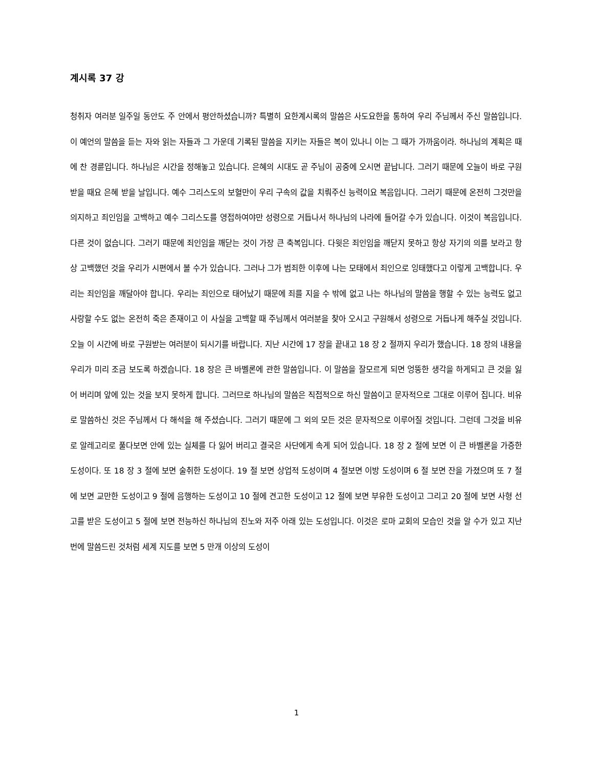계시록 37 강
청취자 여러분 일주일 동안도 주 안에서 평안하셨습니까? 특별히 요한계시록의 말씀은 사도요한을 통하여 우리 주님께서 주신 말씀입니다. 이 예언의 말씀을 듣는 자와 읽는 자들과 그 가운데 기록된 말씀을 지키는 자들은 복이 있나니 이는 그 때가 가까움이라. 하나님의 계획은 때에 찬 경륜입니다. 하나님은 시간을 정해놓고 있습니다. 은혜의 시대도 곧 주님이 공중에 오시면 끝납니다. 그러기 때문에 오늘이 바로 구원 받을 때요 은혜 받을 날입니다. 예수 그리스도의 보혈만이 우리 구속의 값을 치뤄주신 능력이요 복음입니다. 그러기 때문에 온전히 그것만을 의지하고 죄인임을 고백하고 예수 그리스도를 영접하여야만 성령으로 거듭나서 하나님의 나라에 들어갈 수가 있습니다. 이것이 복음입니다. 다른 것이 없습니다. 그러기 때문에 죄인임을 깨닫는 것이 가장 큰 축복입니다. 다윗은 죄인임을 깨닫지 못하고 항상 자기의 의를 보라고 항상 고백했던 것을 우리가 시편에서 볼 수가 있습니다. 그러나 그가 범죄한 이후에 나는 모태에서 죄인으로 잉태했다고 이렇게 고백합니다. 우리는 죄인임을 깨달아야 합니다. 우리는 죄인으로 태어났기 때문에 죄를 지을 수 밖에 없고 나는 하나님의 말씀을 행할 수 있는 능력도 없고 사랑할 수도 없는 온전히 죽은 존재이고 이 사실을 고백할 때 주님께서 여러분을 찾아 오시고 구원해서 성령으로 거듭나게 해주실 것입니다. 오늘 이 시간에 바로 구원받는 여러분이 되시기를 바랍니다. 지난 시간에 17 장을 끝내고 18 장 2 절까지 우리가 했습니다. 18 장의 내용을 우리가 미리 조금 보도록 하겠습니다. 18 장은 큰 바벨론에 관한 말씀입니다. 이 말씀을 잘모르게 되면 엉뚱한 생각을 하게되고 큰 것을 잃어 버리며 앞에 있는 것을 보지 못하게 합니다. 그러므로 하나님의 말씀은 직접적으로 하신 말씀이고 문자적으로 그대로 이루어 집니다. 비유로 말씀하신 것은 주님께서 다 해석을 해 주셨습니다. 그러기 때문에 그 외의 모든 것은 문자적으로 이루어질 것입니다. 그런데 그것을 비유로 알레고리로 풀다보면 안에 있는 실체를 다 잃어 버리고 결국은 사단에게 속게 되어 있습니다. 18 장 2 절에 보면 이 큰 바벨론을 가증한 도성이다. 또 18 장 3 절에 보면 술취한 도성이다. 19 절 보면 상업적 도성이며 4 절보면 이방 도성이며 6 절 보면 잔을 가졌으며 또 7 절에 보면 교만한 도성이고 9 절에 음행하는 도성이고 10 절에 견고한 도성이고 12 절에 보면 부유한 도성이고 그리고 20 절에 보면 사형 선고를 받은 도성이고 5 절에 보면 전능하신 하나님의 진노와 저주 아래 있는 도성입니다. 이것은 로마 교회의 모습인 것을 알 수가 있고 지난 번에 말씀드린 것처럼 세계 지도를 보면 5 만개 이상의 도성이
1